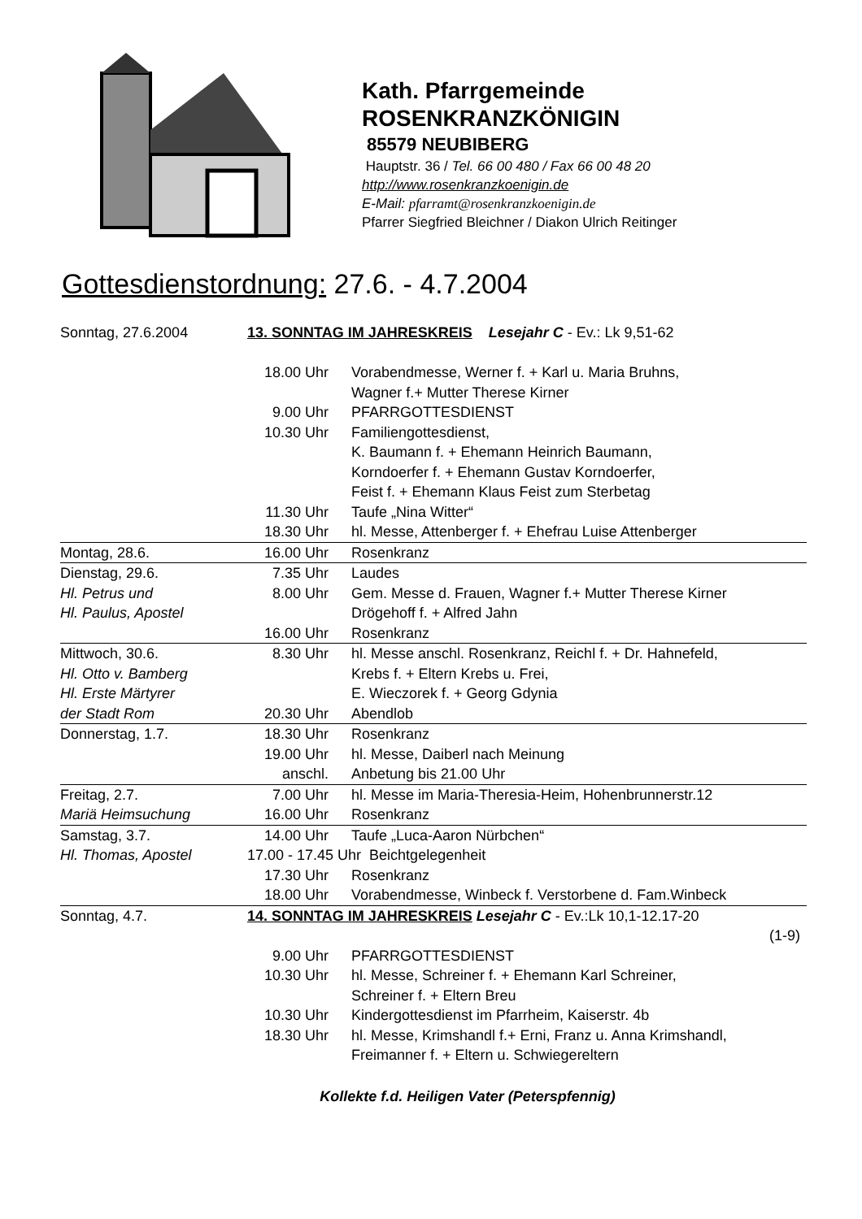Kath. Pfarrgemeinde
ROSENKRANZKÖNIGIN
85579 NEUBIBERG
Hauptstr. 36 / Tel. 66 00 480 / Fax 66 00 48 20
http://www.rosenkranzkoenigin.de
E-Mail: pfarramt@rosenkranzkoenigin.de
Pfarrer Siegfried Bleichner / Diakon Ulrich Reitinger
Gottesdienstordnung: 27.6. - 4.7.2004
| Sonntag, 27.6.2004 | 13. SONNTAG IM JAHRESKREIS Lesejahr C - Ev.: Lk 9,51-62 | |
| | 18.00 Uhr | Vorabendmesse, Werner f. + Karl u. Maria Bruhns, Wagner f.+ Mutter Therese Kirner |
| | 9.00 Uhr | PFARRGOTTESDIENST |
| | 10.30 Uhr | Familiengottesdienst, K. Baumann f. + Ehemann Heinrich Baumann, Korndoerfer f. + Ehemann Gustav Korndoerfer, Feist f. + Ehemann Klaus Feist zum Sterbetag |
| | 11.30 Uhr | Taufe „Nina Witter“ |
| | 18.30 Uhr | hl. Messe, Attenberger f. + Ehefrau Luise Attenberger |
| Montag, 28.6. | 16.00 Uhr | Rosenkranz |
| Dienstag, 29.6. | 7.35 Uhr | Laudes |
| Hl. Petrus und Hl. Paulus, Apostel | 8.00 Uhr | Gem. Messe d. Frauen, Wagner f.+ Mutter Therese Kirner Drögehoff f. + Alfred Jahn |
| | 16.00 Uhr | Rosenkranz |
| Mittwoch, 30.6. Hl. Otto v. Bamberg Hl. Erste Märtyrer | 8.30 Uhr | hl. Messe anschl. Rosenkranz, Reichl f. + Dr. Hahnefeld, Krebs f. + Eltern Krebs u. Frei, E. Wieczorek f. + Georg Gdynia |
| der Stadt Rom | 20.30 Uhr | Abendlob |
| Donnerstag, 1.7. | 18.30 Uhr | Rosenkranz |
| | 19.00 Uhr | hl. Messe, Daiberl nach Meinung |
| | anschl. | Anbetung bis 21.00 Uhr |
| Freitag, 2.7. | 7.00 Uhr | hl. Messe im Maria-Theresia-Heim, Hohenbrunnerstr.12 |
| Mariä Heimsuchung | 16.00 Uhr | Rosenkranz |
| Samstag, 3.7. | 14.00 Uhr | Taufe „Luca-Aaron Nürbchen“ |
| Hl. Thomas, Apostel | 17.00 - 17.45 Uhr Beichtgelegenheit | |
| | 17.30 Uhr | Rosenkranz |
| | 18.00 Uhr | Vorabendmesse, Winbeck f. Verstorbene d. Fam.Winbeck |
| Sonntag, 4.7. | 14. SONNTAG IM JAHRESKREIS Lesejahr C - Ev.:Lk 10,1-12.17-20 (1-9) | |
| | 9.00 Uhr | PFARRGOTTESDIENST |
| | 10.30 Uhr | hl. Messe, Schreiner f. + Ehemann Karl Schreiner, Schreiner f. + Eltern Breu |
| | 10.30 Uhr | Kindergottesdienst im Pfarrheim, Kaiserstr. 4b |
| | 18.30 Uhr | hl. Messe, Krimshandl f.+ Erni, Franz u. Anna Krimshandl, Freimanner f. + Eltern u. Schwiegereltern |
Kollekte f.d. Heiligen Vater (Peterspfennig)